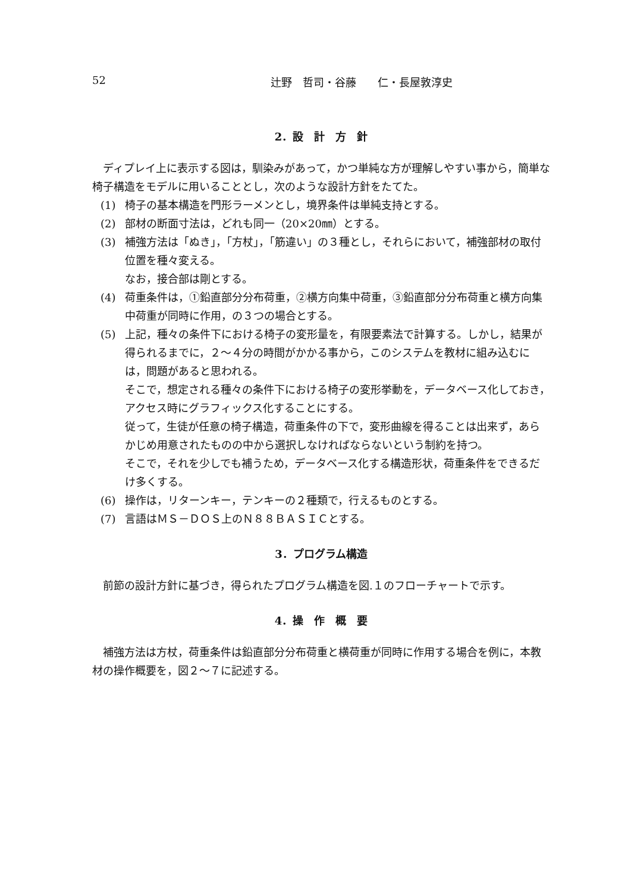52 辻野　哲司・谷藤　　仁・長屋敦淳史
2．設　計　方　針
ディプレイ上に表示する図は，馴染みがあって，かつ単純な方が理解しやすい事から，簡単な椅子構造をモデルに用いることとし，次のような設計方針をたてた。
(1) 椅子の基本構造を門形ラーメンとし，境界条件は単純支持とする。
(2) 部材の断面寸法は，どれも同一（20×20㎜）とする。
(3) 補強方法は「ぬき」，「方杖」，「筋違い」の３種とし，それらにおいて，補強部材の取付位置を種々変える。
なお，接合部は剛とする。
(4) 荷重条件は，①鉛直部分分布荷重，②横方向集中荷重，③鉛直部分分布荷重と横方向集中荷重が同時に作用，の３つの場合とする。
(5) 上記，種々の条件下における椅子の変形量を，有限要素法で計算する。しかし，結果が得られるまでに，２～４分の時間がかかる事から，このシステムを教材に組み込むには，問題があると思われる。
そこで，想定される種々の条件下における椅子の変形挙動を，データベース化しておき，アクセス時にグラフィックス化することにする。
従って，生徒が任意の椅子構造，荷重条件の下で，変形曲線を得ることは出来ず，あらかじめ用意されたものの中から選択しなければならないという制約を持つ。
そこで，それを少しでも補うため，データベース化する構造形状，荷重条件をできるだけ多くする。
(6) 操作は，リターンキー，テンキーの２種類で，行えるものとする。
(7) 言語はＭＳ－ＤＯＳ上のＮ８８ＢＡＳＩＣとする。
3．プログラム構造
前節の設計方針に基づき，得られたプログラム構造を図.１のフローチャートで示す。
4．操　作　概　要
補強方法は方杖，荷重条件は鉛直部分分布荷重と横荷重が同時に作用する場合を例に，本教材の操作概要を，図２～７に記述する。